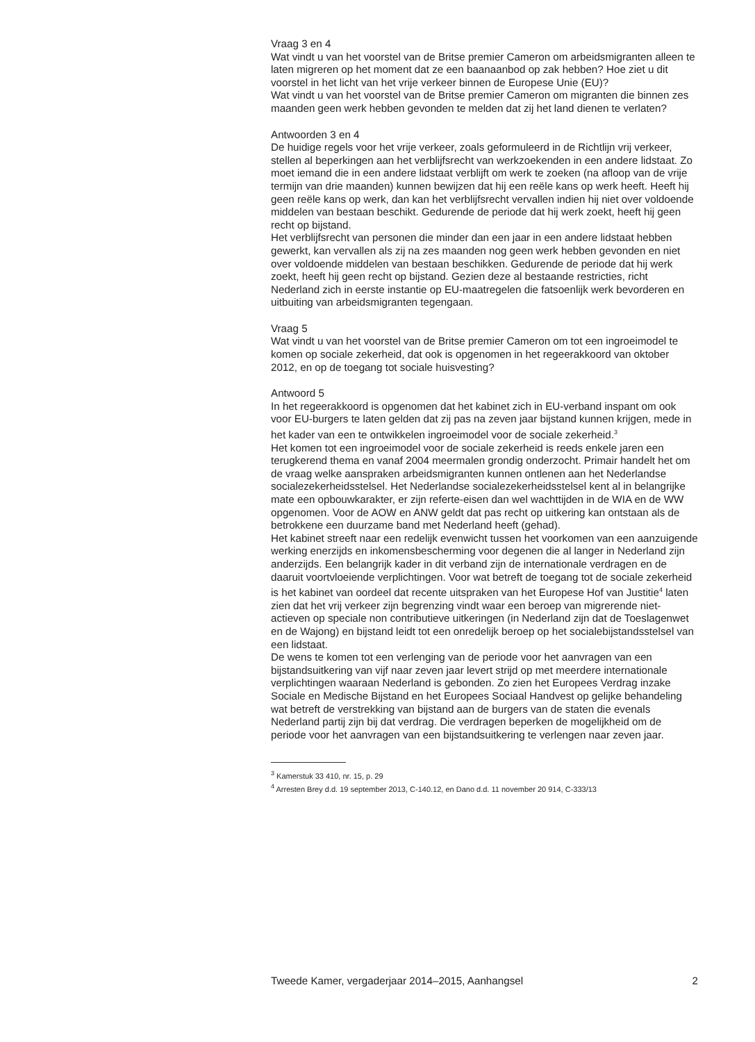Vraag 3 en 4
Wat vindt u van het voorstel van de Britse premier Cameron om arbeidsmigranten alleen te laten migreren op het moment dat ze een baanaanbod op zak hebben? Hoe ziet u dit voorstel in het licht van het vrije verkeer binnen de Europese Unie (EU)?
Wat vindt u van het voorstel van de Britse premier Cameron om migranten die binnen zes maanden geen werk hebben gevonden te melden dat zij het land dienen te verlaten?
Antwoorden 3 en 4
De huidige regels voor het vrije verkeer, zoals geformuleerd in de Richtlijn vrij verkeer, stellen al beperkingen aan het verblijfsrecht van werkzoekenden in een andere lidstaat. Zo moet iemand die in een andere lidstaat verblijft om werk te zoeken (na afloop van de vrije termijn van drie maanden) kunnen bewijzen dat hij een reële kans op werk heeft. Heeft hij geen reële kans op werk, dan kan het verblijfsrecht vervallen indien hij niet over voldoende middelen van bestaan beschikt. Gedurende de periode dat hij werk zoekt, heeft hij geen recht op bijstand.
Het verblijfsrecht van personen die minder dan een jaar in een andere lidstaat hebben gewerkt, kan vervallen als zij na zes maanden nog geen werk hebben gevonden en niet over voldoende middelen van bestaan beschikken. Gedurende de periode dat hij werk zoekt, heeft hij geen recht op bijstand. Gezien deze al bestaande restricties, richt Nederland zich in eerste instantie op EU-maatregelen die fatsoenlijk werk bevorderen en uitbuiting van arbeidsmigranten tegengaan.
Vraag 5
Wat vindt u van het voorstel van de Britse premier Cameron om tot een ingroeimodel te komen op sociale zekerheid, dat ook is opgenomen in het regeerakkoord van oktober 2012, en op de toegang tot sociale huisvesting?
Antwoord 5
In het regeerakkoord is opgenomen dat het kabinet zich in EU-verband inspant om ook voor EU-burgers te laten gelden dat zij pas na zeven jaar bijstand kunnen krijgen, mede in het kader van een te ontwikkelen ingroeimodel voor de sociale zekerheid.<sup>3</sup>
Het komen tot een ingroeimodel voor de sociale zekerheid is reeds enkele jaren een terugkerend thema en vanaf 2004 meermalen grondig onderzocht. Primair handelt het om de vraag welke aanspraken arbeidsmigranten kunnen ontlenen aan het Nederlandse socialezekerheidsstelsel. Het Nederlandse socialezekerheidsstelsel kent al in belangrijke mate een opbouwkarakter, er zijn referte-eisen dan wel wachttijden in de WIA en de WW opgenomen. Voor de AOW en ANW geldt dat pas recht op uitkering kan ontstaan als de betrokkene een duurzame band met Nederland heeft (gehad).
Het kabinet streeft naar een redelijk evenwicht tussen het voorkomen van een aanzuigende werking enerzijds en inkomensbescherming voor degenen die al langer in Nederland zijn anderzijds. Een belangrijk kader in dit verband zijn de internationale verdragen en de daaruit voortvloeiende verplichtingen. Voor wat betreft de toegang tot de sociale zekerheid is het kabinet van oordeel dat recente uitspraken van het Europese Hof van Justitie<sup>4</sup> laten zien dat het vrij verkeer zijn begrenzing vindt waar een beroep van migrerende niet-actieven op speciale non contributieve uitkeringen (in Nederland zijn dat de Toeslagenwet en de Wajong) en bijstand leidt tot een onredelijk beroep op het socialebijstandsstelsel van een lidstaat.
De wens te komen tot een verlenging van de periode voor het aanvragen van een bijstandsuitkering van vijf naar zeven jaar levert strijd op met meerdere internationale verplichtingen waaraan Nederland is gebonden. Zo zien het Europees Verdrag inzake Sociale en Medische Bijstand en het Europees Sociaal Handvest op gelijke behandeling wat betreft de verstrekking van bijstand aan de burgers van de staten die evenals Nederland partij zijn bij dat verdrag. Die verdragen beperken de mogelijkheid om de periode voor het aanvragen van een bijstandsuitkering te verlengen naar zeven jaar.
<sup>3</sup> Kamerstuk 33 410, nr. 15, p. 29
<sup>4</sup> Arresten Brey d.d. 19 september 2013, C-140.12, en Dano d.d. 11 november 20 914, C-333/13
Tweede Kamer, vergaderjaar 2014–2015, Aanhangsel 2